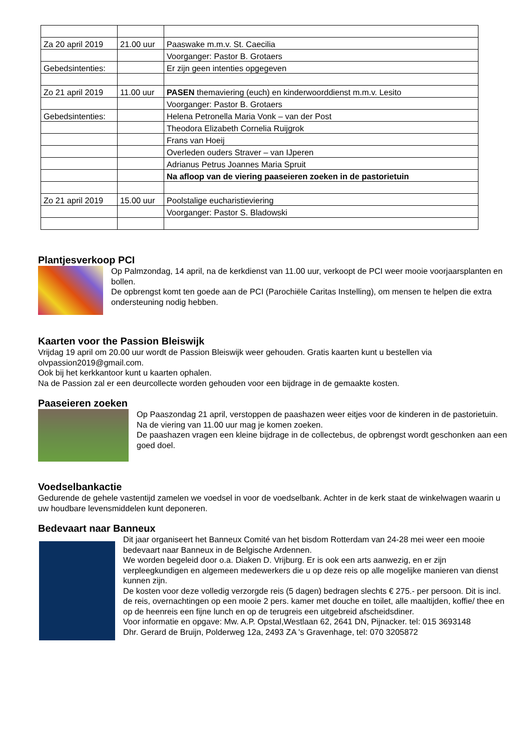| Za 20 april 2019 | 21.00 uur | Paaswake m.m.v. St. Caecilia |
| | | Voorganger: Pastor B. Grotaers |
| Gebedsintenties: | | Er zijn geen intenties opgegeven |
| Zo 21 april 2019 | 11.00 uur | PASEN themaviering (euch) en kinderwoorddienst m.m.v. Lesito |
| | | Voorganger: Pastor B. Grotaers |
| Gebedsintenties: | | Helena Petronella Maria Vonk – van der Post |
| | | Theodora Elizabeth Cornelia Ruijgrok |
| | | Frans van Hoeij |
| | | Overleden ouders Straver – van IJperen |
| | | Adrianus Petrus Joannes Maria Spruit |
| | | Na afloop van de viering paaseieren zoeken in de pastorietuin |
| Zo 21 april 2019 | 15.00 uur | Poolstalige eucharistieviering |
| | | Voorganger: Pastor S. Bladowski |
Plantjesverkoop PCI
Op Palmzondag, 14 april, na de kerkdienst van 11.00 uur, verkoopt de PCI weer mooie voorjaarsplanten en bollen.
De opbrengst komt ten goede aan de PCI (Parochiële Caritas Instelling), om mensen te helpen die extra ondersteuning nodig hebben.
Kaarten voor the Passion Bleiswijk
Vrijdag 19 april om 20.00 uur wordt de Passion Bleiswijk weer gehouden. Gratis kaarten kunt u bestellen via olvpassion2019@gmail.com.
Ook bij het kerkkantoor kunt u kaarten ophalen.
Na de Passion zal er een deurcollecte worden gehouden voor een bijdrage in de gemaakte kosten.
Paaseieren zoeken
Op Paaszondag 21 april, verstoppen de paashazen weer eitjes voor de kinderen in de pastorietuin.
Na de viering van 11.00 uur mag je komen zoeken.
De paashazen vragen een kleine bijdrage in de collectebus, de opbrengst wordt geschonken aan een goed doel.
Voedselbankactie
Gedurende de gehele vastentijd zamelen we voedsel in voor de voedselbank. Achter in de kerk staat de winkelwagen waarin u uw houdbare levensmiddelen kunt deponeren.
Bedevaart naar Banneux
Dit jaar organiseert het Banneux Comité van het bisdom Rotterdam van 24-28 mei weer een mooie bedevaart naar Banneux in de Belgische Ardennen.
We worden begeleid door o.a. Diaken D. Vrijburg. Er is ook een arts aanwezig, en er zijn verpleegkundigen en algemeen medewerkers die u op deze reis op alle mogelijke manieren van dienst kunnen zijn.
De kosten voor deze volledig verzorgde reis (5 dagen) bedragen slechts € 275.- per persoon. Dit is incl. de reis, overnachtingen op een mooie 2 pers. kamer met douche en toilet, alle maaltijden, koffie/ thee en op de heenreis een fijne lunch en op de terugreis een uitgebreid afscheidsdiner.
Voor informatie en opgave: Mw. A.P. Opstal,Westlaan 62, 2641 DN, Pijnacker. tel: 015 3693148
Dhr. Gerard de Bruijn, Polderweg 12a, 2493 ZA 's Gravenhage, tel: 070 3205872